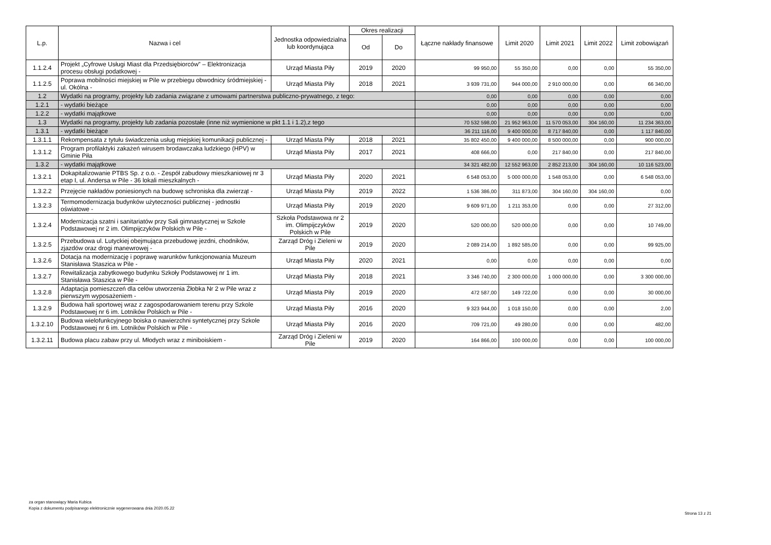| L.p. | Nazwa i cel | Jednostka odpowiedzialna lub koordynująca | Okres realizacji | | Łączne nakłady finansowe | Limit 2020 | Limit 2021 | Limit 2022 | Limit zobowiązań |
| --- | --- | --- | --- | --- | --- | --- | --- | --- | --- |
| | | | Od | Do | | | | | |
| 1.1.2.4 | Projekt „Cyfrowe Usługi Miast dla Przedsiębiorców” – Elektronizacja procesu obsługi podatkowej - | Urząd Miasta Piły | 2019 | 2020 | 99 950,00 | 55 350,00 | 0,00 | 0,00 | 55 350,00 |
| 1.1.2.5 | Poprawa mobilności miejskiej w Pile w przebiegu obwodnicy śródmiejskiej - ul. Okólna - | Urząd Miasta Piły | 2018 | 2021 | 3 939 731,00 | 944 000,00 | 2 910 000,00 | 0,00 | 66 340,00 |
| 1.2 | Wydatki na programy, projekty lub zadania związane z umowami partnerstwa publiczno-prywatnego, z tego: | | | | 0,00 | 0,00 | 0,00 | 0,00 | 0,00 |
| 1.2.1 | - wydatki bieżące | | | | 0,00 | 0,00 | 0,00 | 0,00 | 0,00 |
| 1.2.2 | - wydatki majątkowe | | | | 0,00 | 0,00 | 0,00 | 0,00 | 0,00 |
| 1.3 | Wydatki na programy, projekty lub zadania pozostałe (inne niż wymienione w pkt 1.1 i 1.2),z tego | | | | 70 532 598,00 | 21 952 963,00 | 11 570 053,00 | 304 160,00 | 11 234 363,00 |
| 1.3.1 | - wydatki bieżące | | | | 36 211 116,00 | 9 400 000,00 | 8 717 840,00 | 0,00 | 1 117 840,00 |
| 1.3.1.1 | Rekompensata z tytułu świadczenia usług miejskiej komunikacji publicznej - | Urząd Miasta Piły | 2018 | 2021 | 35 802 450,00 | 9 400 000,00 | 8 500 000,00 | 0,00 | 900 000,00 |
| 1.3.1.2 | Program profilaktyki zakażeń wirusem brodawczaka ludzkiego (HPV) w Gminie Piła | Urząd Miasta Piły | 2017 | 2021 | 408 666,00 | 0,00 | 217 840,00 | 0,00 | 217 840,00 |
| 1.3.2 | - wydatki majątkowe | | | | 34 321 482,00 | 12 552 963,00 | 2 852 213,00 | 304 160,00 | 10 116 523,00 |
| 1.3.2.1 | Dokapitalizowanie PTBS Sp. z o.o. - Zespół zabudowy mieszkaniowej nr 3 etap I, ul. Andersa w Pile - 36 lokali mieszkalnych - | Urząd Miasta Piły | 2020 | 2021 | 6 548 053,00 | 5 000 000,00 | 1 548 053,00 | 0,00 | 6 548 053,00 |
| 1.3.2.2 | Przejęcie nakładów poniesionych na budowę schroniska dla zwierząt - | Urząd Miasta Piły | 2019 | 2022 | 1 536 386,00 | 311 873,00 | 304 160,00 | 304 160,00 | 0,00 |
| 1.3.2.3 | Termomodernizacja budynków użyteczności publicznej - jednostki oświatowe - | Urząd Miasta Piły | 2019 | 2020 | 9 609 971,00 | 1 211 353,00 | 0,00 | 0,00 | 27 312,00 |
| 1.3.2.4 | Modernizacja szatni i sanitariatów przy Sali gimnastycznej w Szkole Podstawowej nr 2 im. Olimpijczyków Polskich w Pile - | Szkoła Podstawowa nr 2 im. Olimpijczyków Polskich w Pile | 2019 | 2020 | 520 000,00 | 520 000,00 | 0,00 | 0,00 | 10 749,00 |
| 1.3.2.5 | Przebudowa ul. Lutyckiej obejmująca przebudowę jezdni, chodników, zjazdów oraz drogi manewrowej - | Zarząd Dróg i Zieleni w Pile | 2019 | 2020 | 2 089 214,00 | 1 892 585,00 | 0,00 | 0,00 | 99 925,00 |
| 1.3.2.6 | Dotacja na modernizację i poprawę warunków funkcjonowania Muzeum Stanisława Staszica w Pile - | Urząd Miasta Piły | 2020 | 2021 | 0,00 | 0,00 | 0,00 | 0,00 | 0,00 |
| 1.3.2.7 | Rewitalizacja zabytkowego budynku Szkoły Podstawowej nr 1 im. Stanisława Staszica w Pile - | Urząd Miasta Piły | 2018 | 2021 | 3 346 740,00 | 2 300 000,00 | 1 000 000,00 | 0,00 | 3 300 000,00 |
| 1.3.2.8 | Adaptacja pomieszczeń dla celów utworzenia Żłobka Nr 2 w Pile wraz z pierwszym wyposażeniem - | Urząd Miasta Piły | 2019 | 2020 | 472 587,00 | 149 722,00 | 0,00 | 0,00 | 30 000,00 |
| 1.3.2.9 | Budowa hali sportowej wraz z zagospodarowaniem terenu przy Szkole Podstawowej nr 6 im. Lotników Polskich w Pile - | Urząd Miasta Piły | 2016 | 2020 | 9 323 944,00 | 1 018 150,00 | 0,00 | 0,00 | 2,00 |
| 1.3.2.10 | Budowa wielofunkcyjnego boiska o nawierzchni syntetycznej przy Szkole Podstawowej nr 6 im. Lotników Polskich w Pile - | Urząd Miasta Piły | 2016 | 2020 | 709 721,00 | 49 280,00 | 0,00 | 0,00 | 482,00 |
| 1.3.2.11 | Budowa placu zabaw przy ul. Młodych wraz z miniboiskiem - | Zarząd Dróg i Zieleni w Pile | 2019 | 2020 | 164 866,00 | 100 000,00 | 0,00 | 0,00 | 100 000,00 |
za organ stanowiący Maria Kubica
Kopia z dokumentu podpisanego elektronicznie wygenerowana dnia 2020.05.22
Strona 13 z 21